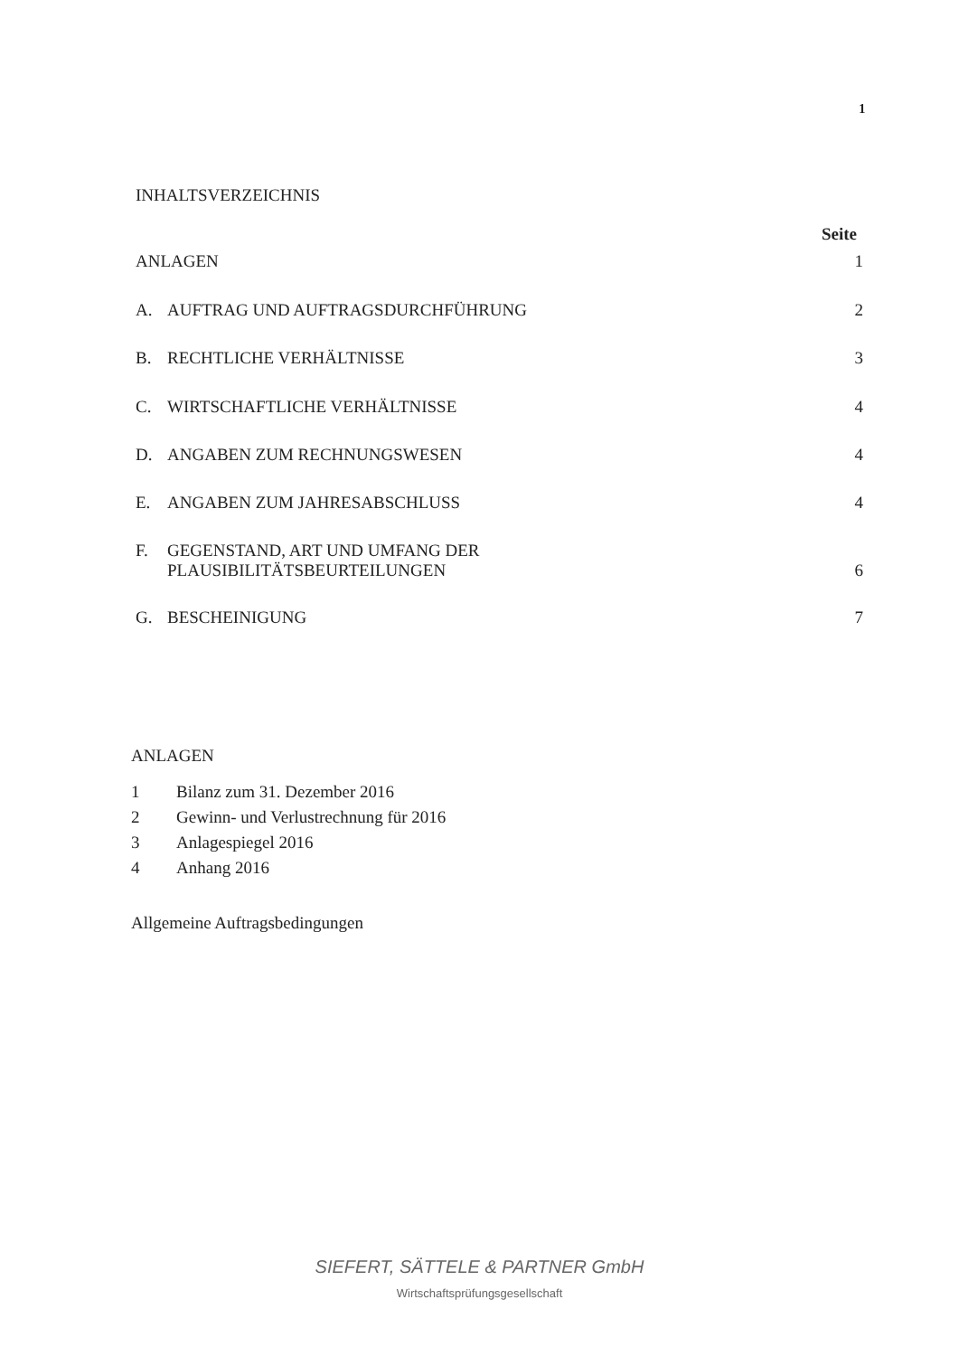1
INHALTSVERZEICHNIS
Seite
ANLAGEN 1
A. AUFTRAG UND AUFTRAGSDURCHFÜHRUNG 2
B. RECHTLICHE VERHÄLTNISSE 3
C. WIRTSCHAFTLICHE VERHÄLTNISSE 4
D. ANGABEN ZUM RECHNUNGSWESEN 4
E. ANGABEN ZUM JAHRESABSCHLUSS 4
F. GEGENSTAND, ART UND UMFANG DER
PLAUSIBILITÄTSBEURTEILUNGEN 6
G. BESCHEINIGUNG 7
ANLAGEN
1 Bilanz zum 31. Dezember 2016
2 Gewinn- und Verlustrechnung für 2016
3 Anlagespiegel 2016
4 Anhang 2016
Allgemeine Auftragsbedingungen
SIEFERT, SÄTTELE & PARTNER GmbH
Wirtschaftsprüfungsgesellschaft